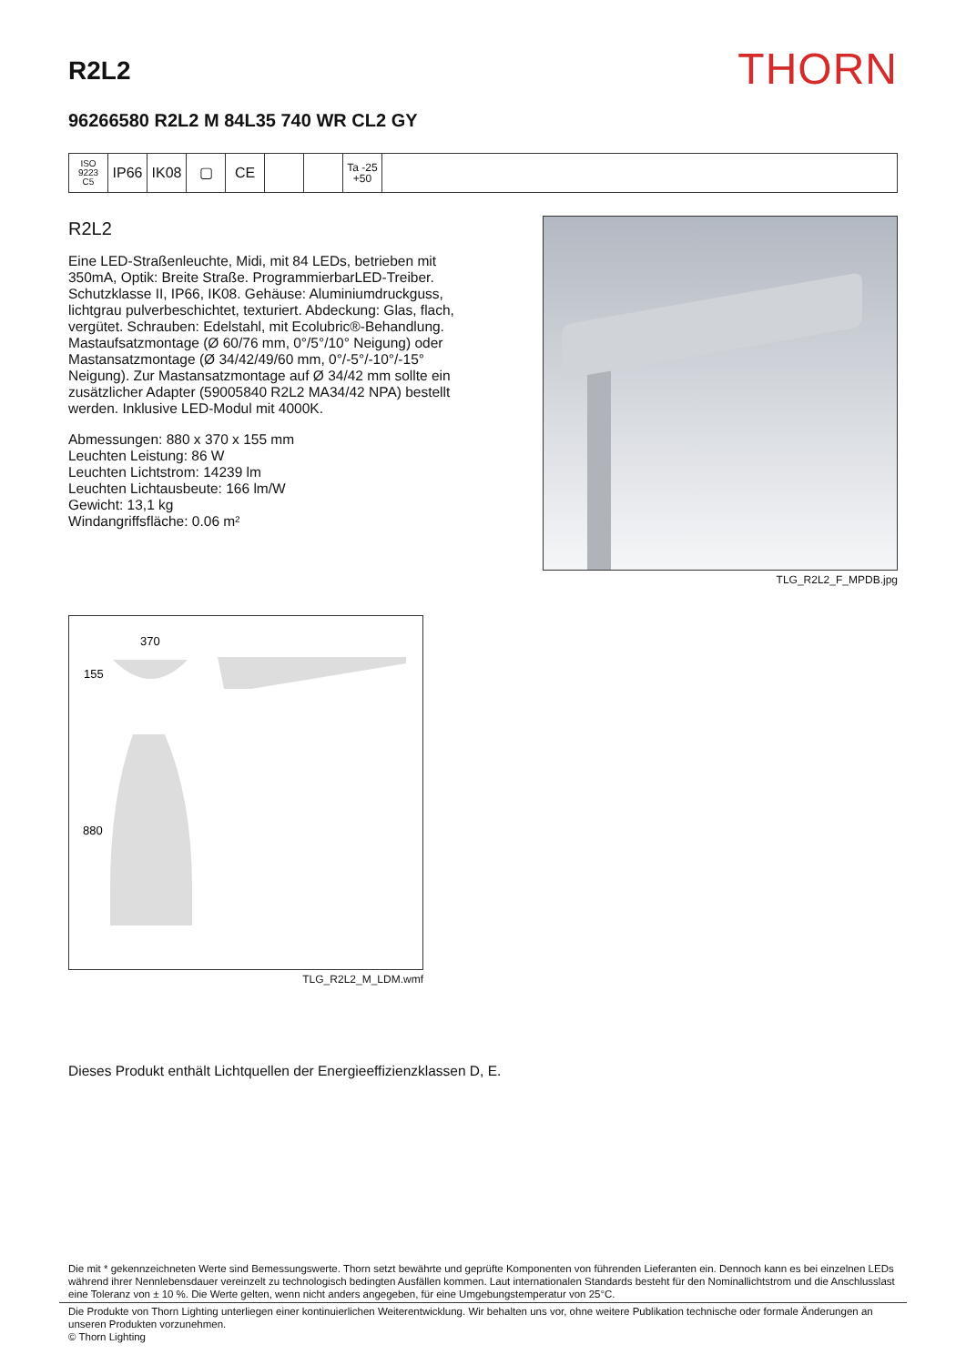R2L2
THORN
96266580 R2L2 M 84L35 740 WR CL2 GY
ISO 9223
C5
IP66 IK08 ▢ CE
Ta -25
+50
R2L2
Eine LED-Straßenleuchte, Midi, mit 84 LEDs, betrieben mit 350mA, Optik: Breite Straße. ProgrammierbarLED-Treiber. Schutzklasse II, IP66, IK08. Gehäuse: Aluminiumdruckguss, lichtgrau pulverbeschichtet, texturiert. Abdeckung: Glas, flach, vergütet. Schrauben: Edelstahl, mit Ecolubric®-Behandlung. Mastaufsatzmontage (Ø 60/76 mm, 0°/5°/10° Neigung) oder Mastansatzmontage (Ø 34/42/49/60 mm, 0°/-5°/-10°/-15° Neigung). Zur Mastansatzmontage auf Ø 34/42 mm sollte ein zusätzlicher Adapter (59005840 R2L2 MA34/42 NPA) bestellt werden. Inklusive LED-Modul mit 4000K.
Abmessungen: 880 x 370 x 155 mm
Leuchten Leistung: 86 W
Leuchten Lichtstrom: 14239 lm
Leuchten Lichtausbeute: 166 lm/W
Gewicht: 13,1 kg
Windangriffsfläche: 0.06 m²
TLG_R2L2_F_MPDB.jpg
370
155
880
TLG_R2L2_M_LDM.wmf
Dieses Produkt enthält Lichtquellen der Energieeffizienzklassen D, E.
Die mit * gekennzeichneten Werte sind Bemessungswerte. Thorn setzt bewährte und geprüfte Komponenten von führenden Lieferanten ein. Dennoch kann es bei einzelnen LEDs während ihrer Nennlebensdauer vereinzelt zu technologisch bedingten Ausfällen kommen. Laut internationalen Standards besteht für den Nominallichtstrom und die Anschlusslast eine Toleranz von ± 10 %. Die Werte gelten, wenn nicht anders angegeben, für eine Umgebungstemperatur von 25°C.
Die Produkte von Thorn Lighting unterliegen einer kontinuierlichen Weiterentwicklung. Wir behalten uns vor, ohne weitere Publikation technische oder formale Änderungen an unseren Produkten vorzunehmen.
© Thorn Lighting